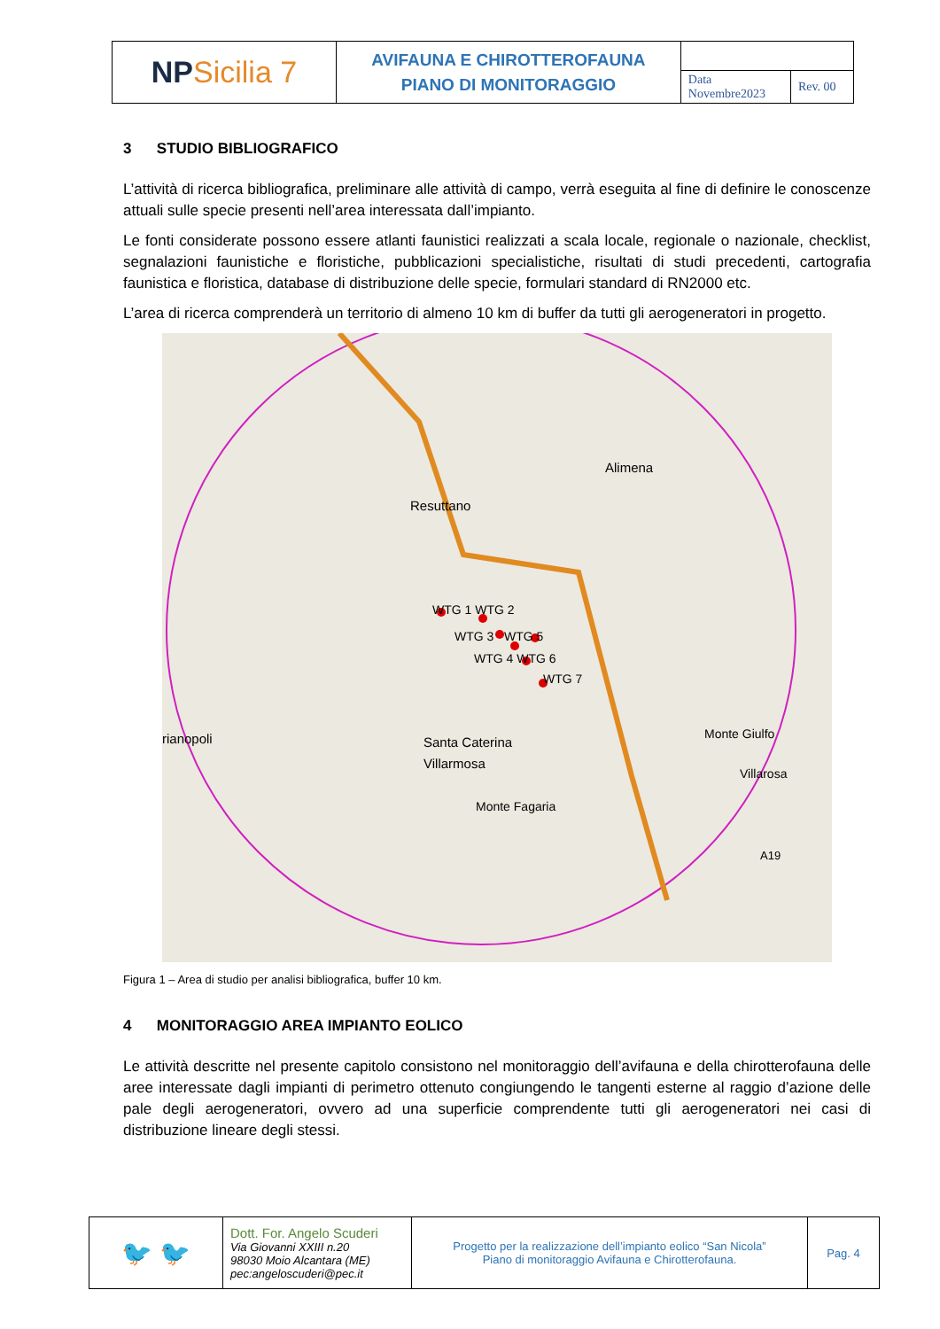| NP Sicilia 7 | AVIFAUNA E CHIROTTEROFAUNA PIANO DI MONITORAGGIO | | |
| | | Data Novembre2023 | Rev. 00 |
3 STUDIO BIBLIOGRAFICO
L’attività di ricerca bibliografica, preliminare alle attività di campo, verrà eseguita al fine di definire le conoscenze attuali sulle specie presenti nell’area interessata dall’impianto.
Le fonti considerate possono essere atlanti faunistici realizzati a scala locale, regionale o nazionale, checklist, segnalazioni faunistiche e floristiche, pubblicazioni specialistiche, risultati di studi precedenti, cartografia faunistica e floristica, database di distribuzione delle specie, formulari standard di RN2000 etc.
L’area di ricerca comprenderà un territorio di almeno 10 km di buffer da tutti gli aerogeneratori in progetto.
Alimena
Resuttano
WTG 1 WTG 2
WTG 3 WTG 5
WTG 4 WTG 6
WTG 7
rianopoli
Santa Caterina
Villarmosa
Monte Giulfo
Villarosa
Monte Fagaria
A19
Figura 1 – Area di studio per analisi bibliografica, buffer 10 km.
4 MONITORAGGIO AREA IMPIANTO EOLICO
Le attività descritte nel presente capitolo consistono nel monitoraggio dell’avifauna e della chirotterofauna delle aree interessate dagli impianti di perimetro ottenuto congiungendo le tangenti esterne al raggio d’azione delle pale degli aerogeneratori, ovvero ad una superficie comprendente tutti gli aerogeneratori nei casi di distribuzione lineare degli stessi.
| 🐦 🐦 | Dott. For. Angelo Scuderi Via Giovanni XXIII n.20 98030 Moio Alcantara (ME) pec:angeloscuderi@pec.it | Progetto per la realizzazione dell’impianto eolico “San Nicola” Piano di monitoraggio Avifauna e Chirotterofauna. | Pag. 4 |